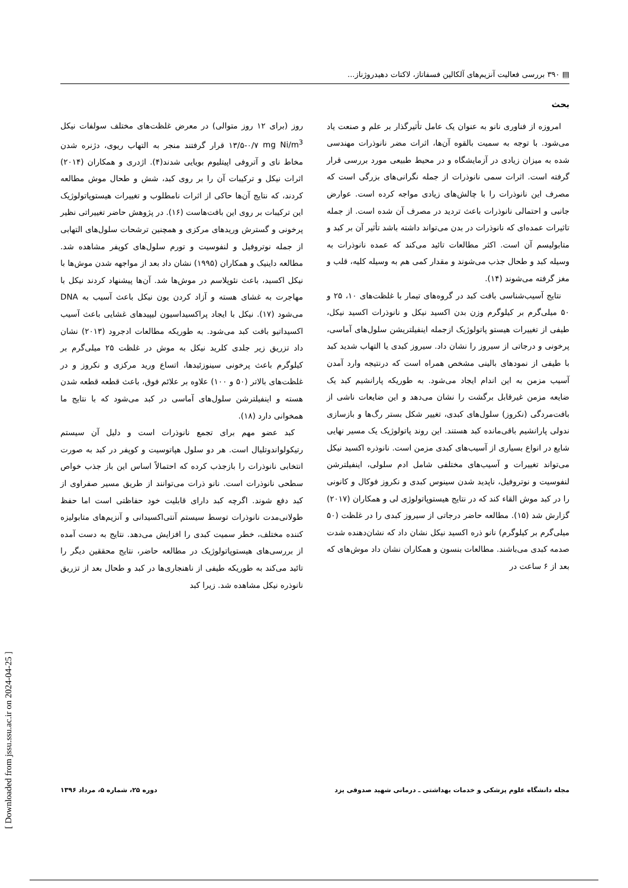▤ ۳۹۰ بررسی فعالیت آنزیم‌های آلکالین فسفاتاز، لاکتات دهیدروژناز...
بحث
امروزه از فناوری نانو به عنوان یک عامل تأثیرگذار بر علم و صنعت یاد می‌شود. با توجه به سمیت بالقوه آن‌ها، اثرات مضر نانوذرات مهندسی شده به میزان زیادی در آزمایشگاه و در محیط طبیعی مورد بررسی قرار گرفته است. اثرات سمی نانوذرات از جمله نگرانی‌های بزرگی است که مصرف این نانوذرات را با چالش‌های زیادی مواجه کرده است. عوارض جانبی و احتمالی نانوذرات باعث تردید در مصرف آن شده است. از جمله تاثیرات عمده‌ای که نانوذرات در بدن می‌تواند داشته باشد تأثیر آن بر کبد و متابولیسم آن است. اکثر مطالعات تائید می‌کند که عمده نانوذرات به وسیله کبد و طحال جذب می‌شوند و مقدار کمی هم به وسیله کلیه، قلب و مغز گرفته می‌شوند (۱۴).
نتایج آسیب‌شناسی بافت کبد در گروه‌های تیمار با غلظت‌های ۱۰، ۲۵ و ۵۰ میلی‌گرم بر کیلوگرم وزن بدن اکسید نیکل و نانوذرات اکسید نیکل، طیفی از تغییرات هیستو پاتولوژیک ازجمله اینفیلتریشن سلول‌های آماسی، پرخونی و درجاتی از سیروز را نشان داد. سیروز کبدی یا التهاب شدید کبد با طیفی از نمودهای بالینی مشخص همراه است که درنتیجه وارد آمدن آسیب مزمن به این اندام ایجاد می‌شود. به طوریکه پارانشیم کبد یک ضایعه مزمن غیرقابل برگشت را نشان می‌دهد و این ضایعات ناشی از بافت‌مردگی (نکروز) سلول‌های کبدی، تغییر شکل بستر رگ‌ها و بازسازی ندولی پارانشیم باقی‌مانده کبد هستند. این روند پاتولوژیک یک مسیر نهایی شایع در انواع بسیاری از آسیب‌های کبدی مزمن است. نانوذره اکسید نیکل می‌تواند تغییرات و آسیب‌های مختلفی شامل ادم سلولی، اینفیلترشن لنفوسیت و نوتروفیل، ناپدید شدن سینوس کبدی و نکروز فوکال و کانونی را در کبد موش القاء کند که در نتایج هیستوپاتولوژی لی و همکاران (۲۰۱۷) گزارش شد (۱۵). مطالعه حاضر درجاتی از سیروز کبدی را در غلظت (۵۰ میلی‌گرم بر کیلوگرم) نانو ذره اکسید نیکل نشان داد که نشان‌دهنده شدت صدمه کبدی می‌باشند. مطالعات بنسون و همکاران نشان داد موش‌های که بعد از ۶ ساعت در
روز (برای ۱۲ روز متوالی) در معرض غلظت‌های مختلف سولفات نیکل mg Ni/m<sup>3</sup> ۰/۷-۱۳/۵ قرار گرفتند منجر به التهاب ریوی، دژنره شدن مخاط نای و آتروفی اپیتلیوم بویایی شدند(۴). اژدری و همکاران (۲۰۱۴) اثرات نیکل و ترکیبات آن را بر روی کبد، شش و طحال موش مطالعه کردند، که نتایج آن‌ها حاکی از اثرات نامطلوب و تغییرات هیستوپاتولوژیک این ترکیبات بر روی این بافت‌هاست (۱۶). در پژوهش حاضر تغییراتی نظیر پرخونی و گسترش وریدهای مرکزی و همچنین ترشحات سلول‌های التهابی از جمله نوتروفیل و لنفوسیت و تورم سلول‌های کوپفر مشاهده شد. مطالعه داینیک و همکاران (۱۹۹۵) نشان داد بعد از مواجهه شدن موش‌ها با نیکل اکسید، باعث نئوپلاسم در موش‌ها شد. آن‌ها پیشنهاد کردند نیکل با مهاجرت به غشای هسته و آزاد کردن یون نیکل باعث آسیب به DNA می‌شود (۱۷). نیکل با ایجاد پراکسیداسیون لیپیدهای غشایی باعث آسیب اکسیداتیو بافت کبد می‌شود. به طوریکه مطالعات ادجرود (۲۰۱۳) نشان داد تزریق زیر جلدی کلرید نیکل به موش در غلظت ۲۵ میلی‌گرم بر کیلوگرم باعث پرخونی سینوزئیدها، اتساع ورید مرکزی و نکروز و در غلظت‌های بالاتر (۵۰ و ۱۰۰) علاوه بر علائم فوق، باعث قطعه قطعه شدن هسته و اینفیلترشن سلول‌های آماسی در کبد می‌شود که با نتایج ما همخوانی دارد (۱۸).
کبد عضو مهم برای تجمع نانوذرات است و دلیل آن سیستم رتیکولواندوتلیال است. هر دو سلول هپاتوسیت و کوپفر در کبد به صورت انتخابی نانوذرات را بازجذب کرده که احتمالاً اساس این باز جذب خواص سطحی نانوذرات است. نانو ذرات می‌توانند از طریق مسیر صفراوی از کبد دفع شوند. اگرچه کبد دارای قابلیت خود حفاظتی است اما حفظ طولانی‌مدت نانوذرات توسط سیستم آنتی‌اکسیدانی و آنزیم‌های متابولیزه کننده مختلف، خطر سمیت کبدی را افزایش می‌دهد. نتایج به دست آمده از بررسی‌های هیستوپاتولوژیک در مطالعه حاضر، نتایج محققین دیگر را تائید می‌کند به طوریکه طیفی از ناهنجاری‌ها در کبد و طحال بعد از تزریق نانوذره نیکل مشاهده شد. زیرا کبد
مجله دانشگاه علوم پزشکی و خدمات بهداشتی ـ درمانی شهید صدوقی یزد دوره ۲۵، شماره ۵، مرداد ۱۳۹۶
[ Downloaded from jssu.ssu.ac.ir on 2024-04-25 ]